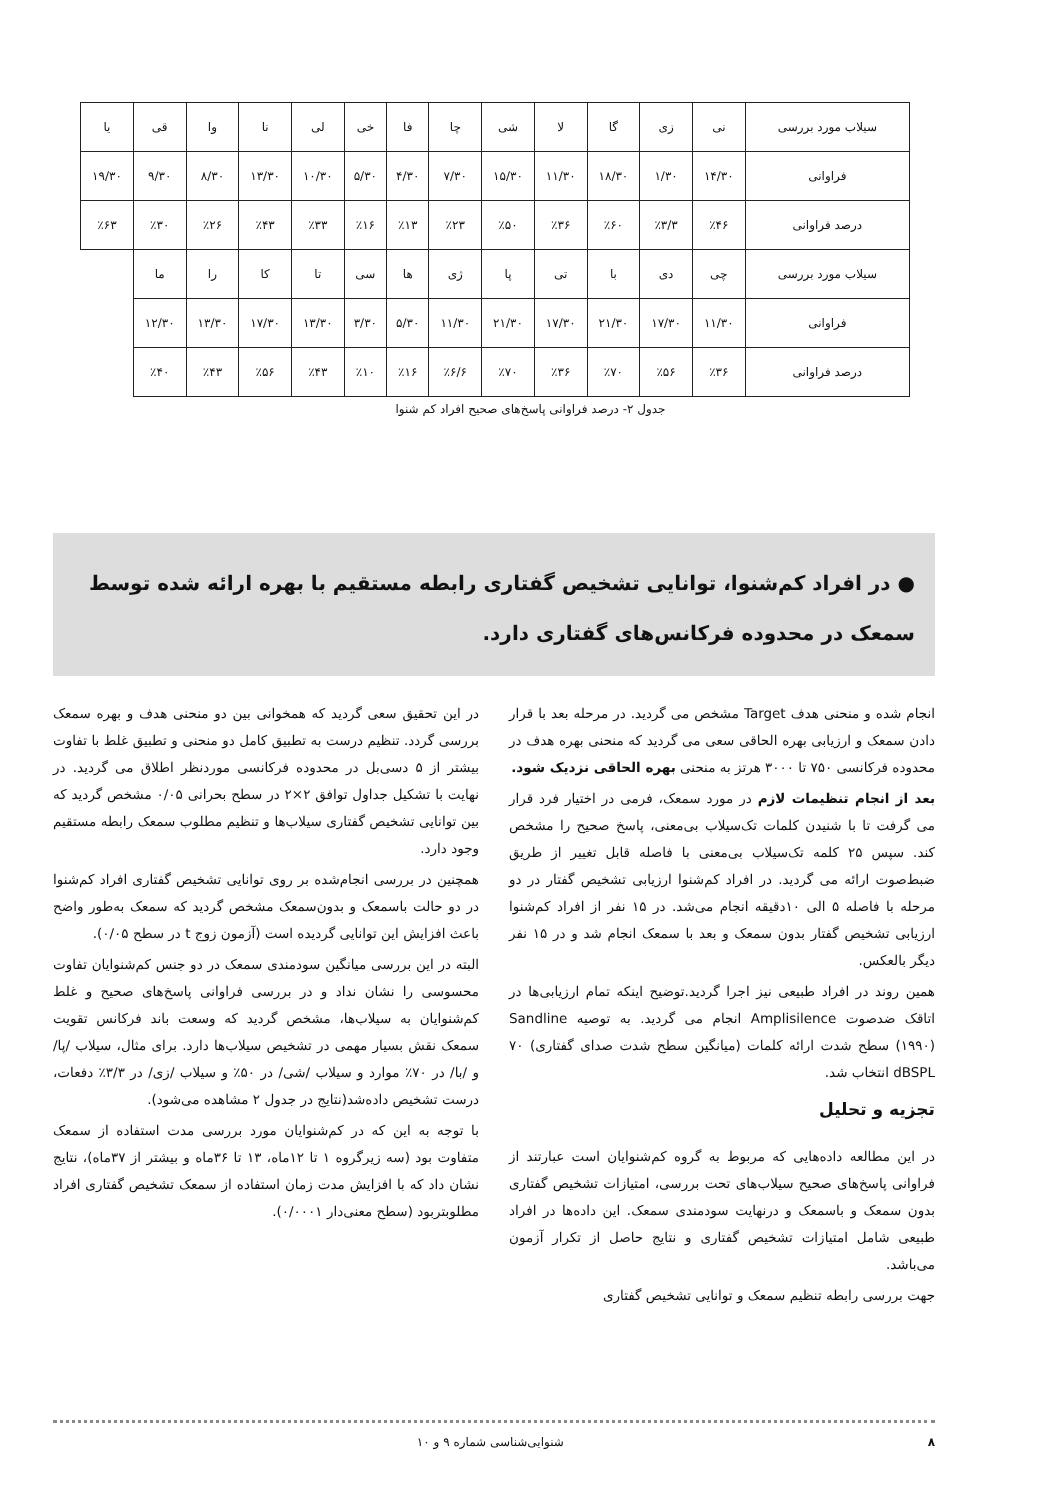| سیلاب مورد بررسی | نی | زی | گا | لا | شی | چا | فا | خی | لی | نا | وا | قی | یا |
| فراوانی | ۱۴/۳۰ | ۱/۳۰ | ۱۸/۳۰ | ۱۱/۳۰ | ۱۵/۳۰ | ۷/۳۰ | ۴/۳۰ | ۵/۳۰ | ۱۰/۳۰ | ۱۳/۳۰ | ۸/۳۰ | ۹/۳۰ | ۱۹/۳۰ |
| درصد فراوانی | ٪۴۶ | ٪۳/۳ | ٪۶۰ | ٪۳۶ | ٪۵۰ | ٪۲۳ | ٪۱۳ | ٪۱۶ | ٪۳۳ | ٪۴۳ | ٪۲۶ | ٪۳۰ | ٪۶۳ |
| سیلاب مورد بررسی | چی | دی | با | تی | پا | ژی | ها | سی | تا | کا | را | ما | |
| فراوانی | ۱۱/۳۰ | ۱۷/۳۰ | ۲۱/۳۰ | ۱۷/۳۰ | ۲۱/۳۰ | ۱۱/۳۰ | ۵/۳۰ | ۳/۳۰ | ۱۳/۳۰ | ۱۷/۳۰ | ۱۳/۳۰ | ۱۲/۳۰ | |
| درصد فراوانی | ٪۳۶ | ٪۵۶ | ٪۷۰ | ٪۳۶ | ٪۷۰ | ٪۶/۶ | ٪۱۶ | ٪۱۰ | ٪۴۳ | ٪۵۶ | ٪۴۳ | ٪۴۰ | |
جدول ۲- درصد فراوانی پاسخ‌های صحیح افراد کم شنوا
● در افراد کم‌شنوا، توانایی تشخیص گفتاری رابطه مستقیم با بهره ارائه شده توسط سمعک در محدوده فرکانس‌های گفتاری دارد.
انجام شده و منحنی هدف Target مشخص می گردید. در مرحله بعد با قرار دادن سمعک و ارزیابی بهره الحاقی سعی می گردید که منحنی بهره هدف در محدوده فرکانسی ۷۵۰ تا ۳۰۰۰ هرتز به منحنی بهره الحاقی نزدیک شود.
بعد از انجام تنظیمات لازم در مورد سمعک، فرمی در اختیار فرد قرار می گرفت تا با شنیدن کلمات تک‌سیلاب بی‌معنی، پاسخ صحیح را مشخص کند. سپس ۲۵ کلمه تک‌سیلاب بی‌معنی با فاصله قابل تغییر از طریق ضبط‌صوت ارائه می گردید. در افراد کم‌شنوا ارزیابی تشخیص گفتار در دو مرحله با فاصله ۵ الی ۱۰دقیقه انجام می‌شد. در ۱۵ نفر از افراد کم‌شنوا ارزیابی تشخیص گفتار بدون سمعک و بعد با سمعک انجام شد و در ۱۵ نفر دیگر بالعکس.
همین روند در افراد طبیعی نیز اجرا گردید.توضیح اینکه تمام ارزیابی‌ها در اتاقک ضدصوت Amplisilence انجام می گردید. به توصیه Sandline (۱۹۹۰) سطح شدت ارائه کلمات (میانگین سطح شدت صدای گفتاری) ۷۰ dBSPL انتخاب شد.
تجزیه و تحلیل
در این مطالعه داده‌هایی که مربوط به گروه کم‌شنوایان است عبارتند از فراوانی پاسخ‌های صحیح سیلاب‌های تحت بررسی، امتیازات تشخیص گفتاری بدون سمعک و باسمعک و درنهایت سودمندی سمعک. این داده‌ها در افراد طبیعی شامل امتیازات تشخیص گفتاری و نتایج حاصل از تکرار آزمون می‌باشد.
جهت بررسی رابطه تنظیم سمعک و توانایی تشخیص گفتاری
در این تحقیق سعی گردید که همخوانی بین دو منحنی هدف و بهره سمعک بررسی گردد. تنظیم درست به تطبیق کامل دو منحنی و تطبیق غلط با تفاوت بیشتر از ۵ دسی‌بل در محدوده فرکانسی موردنظر اطلاق می گردید. در نهایت با تشکیل جداول توافق ۲×۲ در سطح بحرانی ۰/۰۵ مشخص گردید که بین توانایی تشخیص گفتاری سیلاب‌ها و تنظیم مطلوب سمعک رابطه مستقیم وجود دارد.
همچنین در بررسی انجام‌شده بر روی توانایی تشخیص گفتاری افراد کم‌شنوا در دو حالت باسمعک و بدون‌سمعک مشخص گردید که سمعک به‌طور واضح باعث افزایش این توانایی گردیده است (آزمون زوج t در سطح ۰/۰۵).
البته در این بررسی میانگین سودمندی سمعک در دو جنس کم‌شنوایان تفاوت محسوسی را نشان نداد و در بررسی فراوانی پاسخ‌های صحیح و غلط کم‌شنوایان به سیلاب‌ها، مشخص گردید که وسعت باند فرکانس تقویت سمعک نقش بسیار مهمی در تشخیص سیلاب‌ها دارد. برای مثال، سیلاب /پا/ و /با/ در ۷۰٪ موارد و سیلاب /شی/ در ۵۰٪ و سیلاب /زی/ در ۳/۳٪ دفعات، درست تشخیص داده‌شد(نتایج در جدول ۲ مشاهده می‌شود).
با توجه به این که در کم‌شنوایان مورد بررسی مدت استفاده از سمعک متفاوت بود (سه زیرگروه ۱ تا ۱۲ماه، ۱۳ تا ۳۶ماه و بیشتر از ۳۷ماه)، نتایج نشان داد که با افزایش مدت زمان استفاده از سمعک تشخیص گفتاری افراد مطلوبتربود (سطح معنی‌دار ۰/۰۰۰۱).
۸ شنوایی‌شناسی شماره ۹ و ۱۰